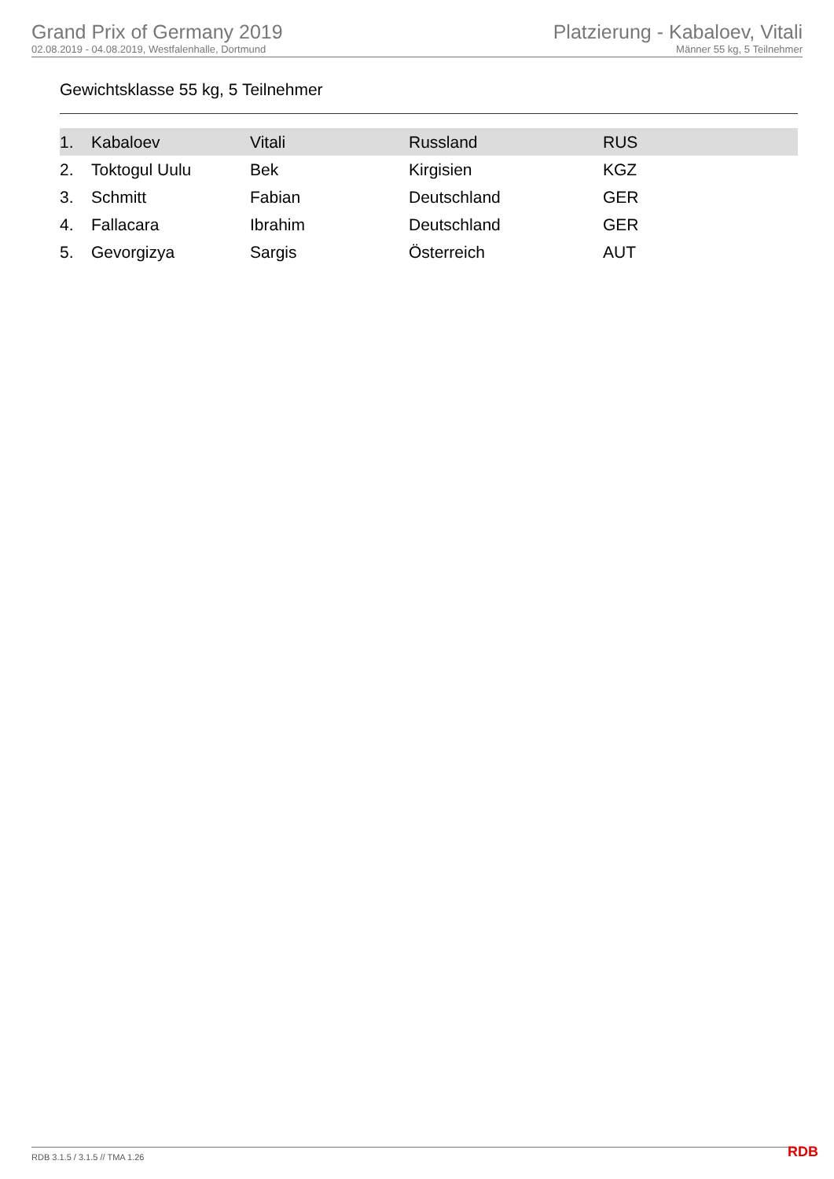Grand Prix of Germany 2019
02.08.2019 - 04.08.2019, Westfalenhalle, Dortmund
Platzierung - Kabaloev, Vitali
Männer 55 kg, 5 Teilnehmer
Gewichtsklasse 55 kg, 5 Teilnehmer
| 1. | Kabaloev | Vitali | Russland | RUS |
| 2. | Toktogul Uulu | Bek | Kirgisien | KGZ |
| 3. | Schmitt | Fabian | Deutschland | GER |
| 4. | Fallacara | Ibrahim | Deutschland | GER |
| 5. | Gevorgizya | Sargis | Österreich | AUT |
RDB 3.1.5 / 3.1.5 // TMA 1.26 RDB